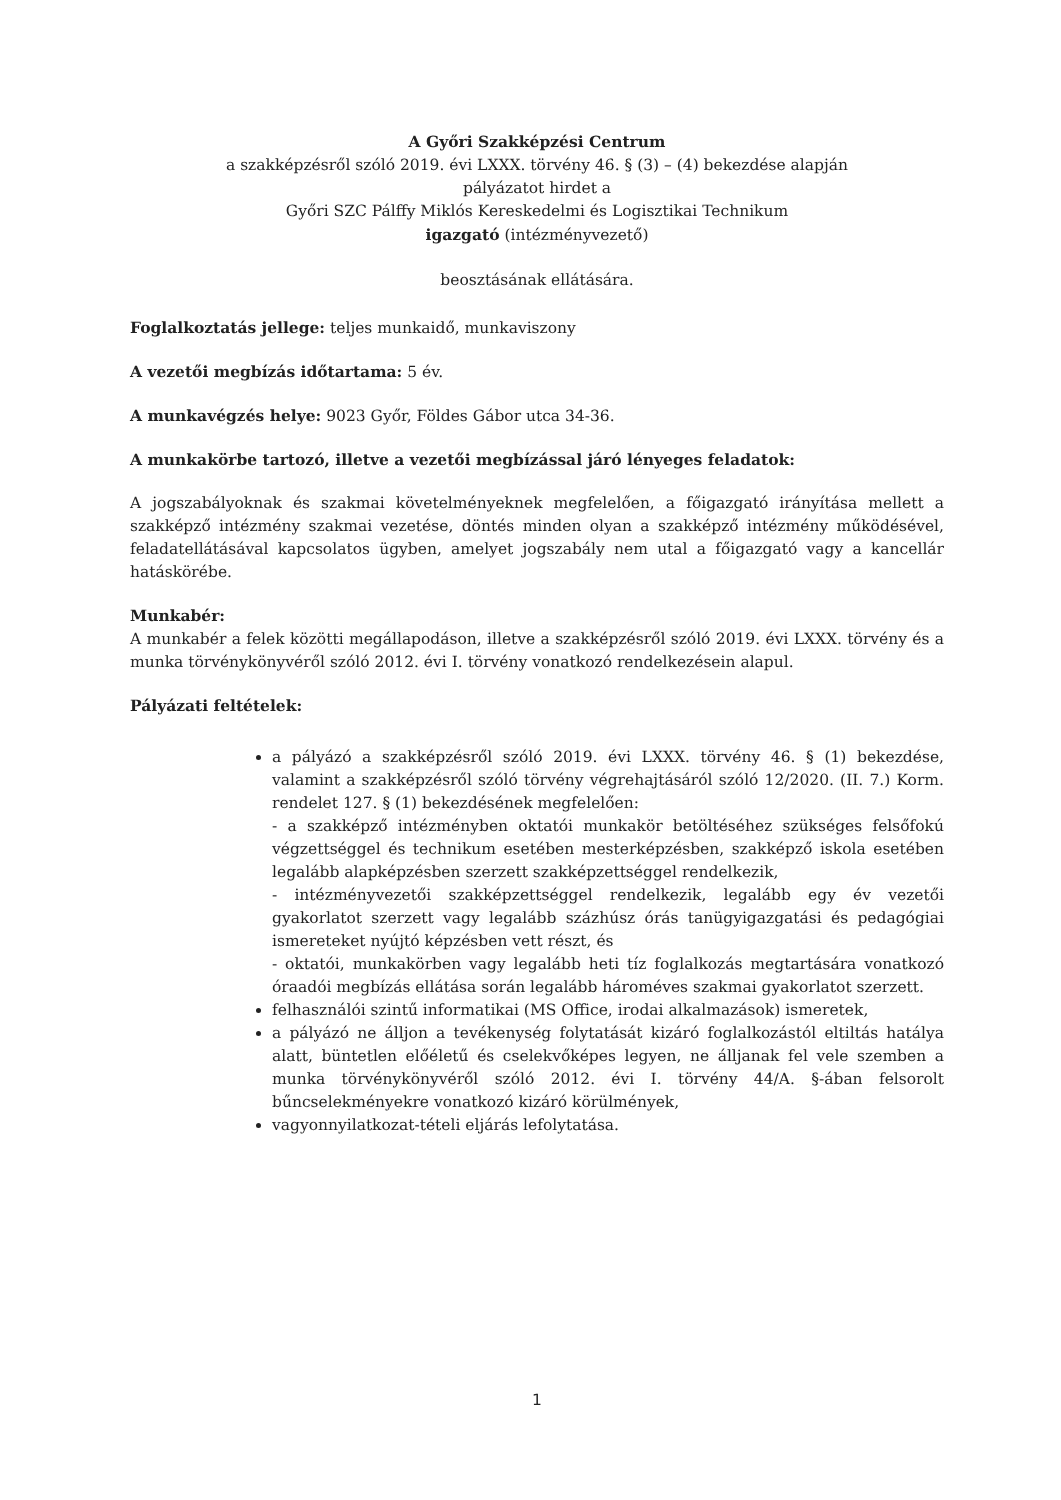A Győri Szakképzési Centrum
a szakképzésről szóló 2019. évi LXXX. törvény 46. § (3) – (4) bekezdése alapján
pályázatot hirdet a
Győri SZC Pálffy Miklós Kereskedelmi és Logisztikai Technikum
igazgató (intézményvezető)
beosztásának ellátására.
Foglalkoztatás jellege: teljes munkaidő, munkaviszony
A vezetői megbízás időtartama: 5 év.
A munkavégzés helye: 9023 Győr, Földes Gábor utca 34-36.
A munkakörbe tartozó, illetve a vezetői megbízással járó lényeges feladatok:
A jogszabályoknak és szakmai követelményeknek megfelelően, a főigazgató irányítása mellett a szakképző intézmény szakmai vezetése, döntés minden olyan a szakképző intézmény működésével, feladatellátásával kapcsolatos ügyben, amelyet jogszabály nem utal a főigazgató vagy a kancellár hatáskörébe.
Munkabér:
A munkabér a felek közötti megállapodáson, illetve a szakképzésről szóló 2019. évi LXXX. törvény és a munka törvénykönyvéről szóló 2012. évi I. törvény vonatkozó rendelkezésein alapul.
Pályázati feltételek:
a pályázó a szakképzésről szóló 2019. évi LXXX. törvény 46. § (1) bekezdése, valamint a szakképzésről szóló törvény végrehajtásáról szóló 12/2020. (II. 7.) Korm. rendelet 127. § (1) bekezdésének megfelelően:
- a szakképző intézményben oktatói munkakör betöltéséhez szükséges felsőfokú végzettséggel és technikum esetében mesterképzésben, szakképző iskola esetében legalább alapképzésben szerzett szakképzettséggel rendelkezik,
- intézményvezetői szakképzettséggel rendelkezik, legalább egy év vezetői gyakorlatot szerzett vagy legalább százhúsz órás tanügyigazgatási és pedagógiai ismereteket nyújtó képzésben vett részt, és
- oktatói, munkakörben vagy legalább heti tíz foglalkozás megtartására vonatkozó óraadói megbízás ellátása során legalább hároméves szakmai gyakorlatot szerzett.
felhasználói szintű informatikai (MS Office, irodai alkalmazások) ismeretek,
a pályázó ne álljon a tevékenység folytatását kizáró foglalkozástól eltiltás hatálya alatt, büntetlen előéletű és cselekvőképes legyen, ne álljanak fel vele szemben a munka törvénykönyvéről szóló 2012. évi I. törvény 44/A. §-ában felsorolt bűncselekményekre vonatkozó kizáró körülmények,
vagyonnyilatkozat-tételi eljárás lefolytatása.
1